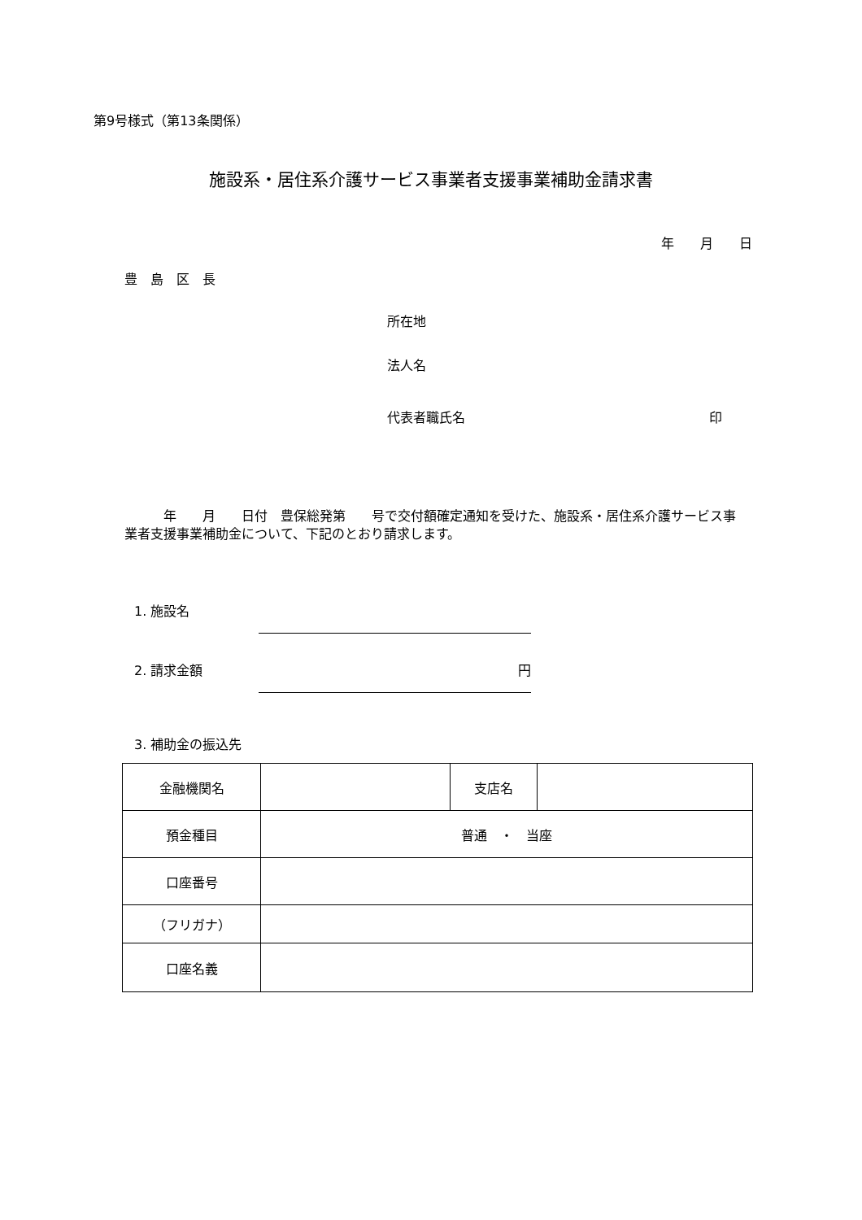第9号様式（第13条関係）
施設系・居住系介護サービス事業者支援事業補助金請求書
年　　月　　日
豊　島　区　長
所在地
法人名
代表者職氏名 印
　　　年　　月　　日付　豊保総発第　　号で交付額確定通知を受けた、施設系・居住系介護サービス事業者支援事業補助金について、下記のとおり請求します。
1. 施設名
2. 請求金額 円
3. 補助金の振込先
| 金融機関名 | | 支店名 | |
| 預金種目 | 普通 ・ 当座 | | |
| 口座番号 | | | |
| （フリガナ） | | | |
| 口座名義 | | | |